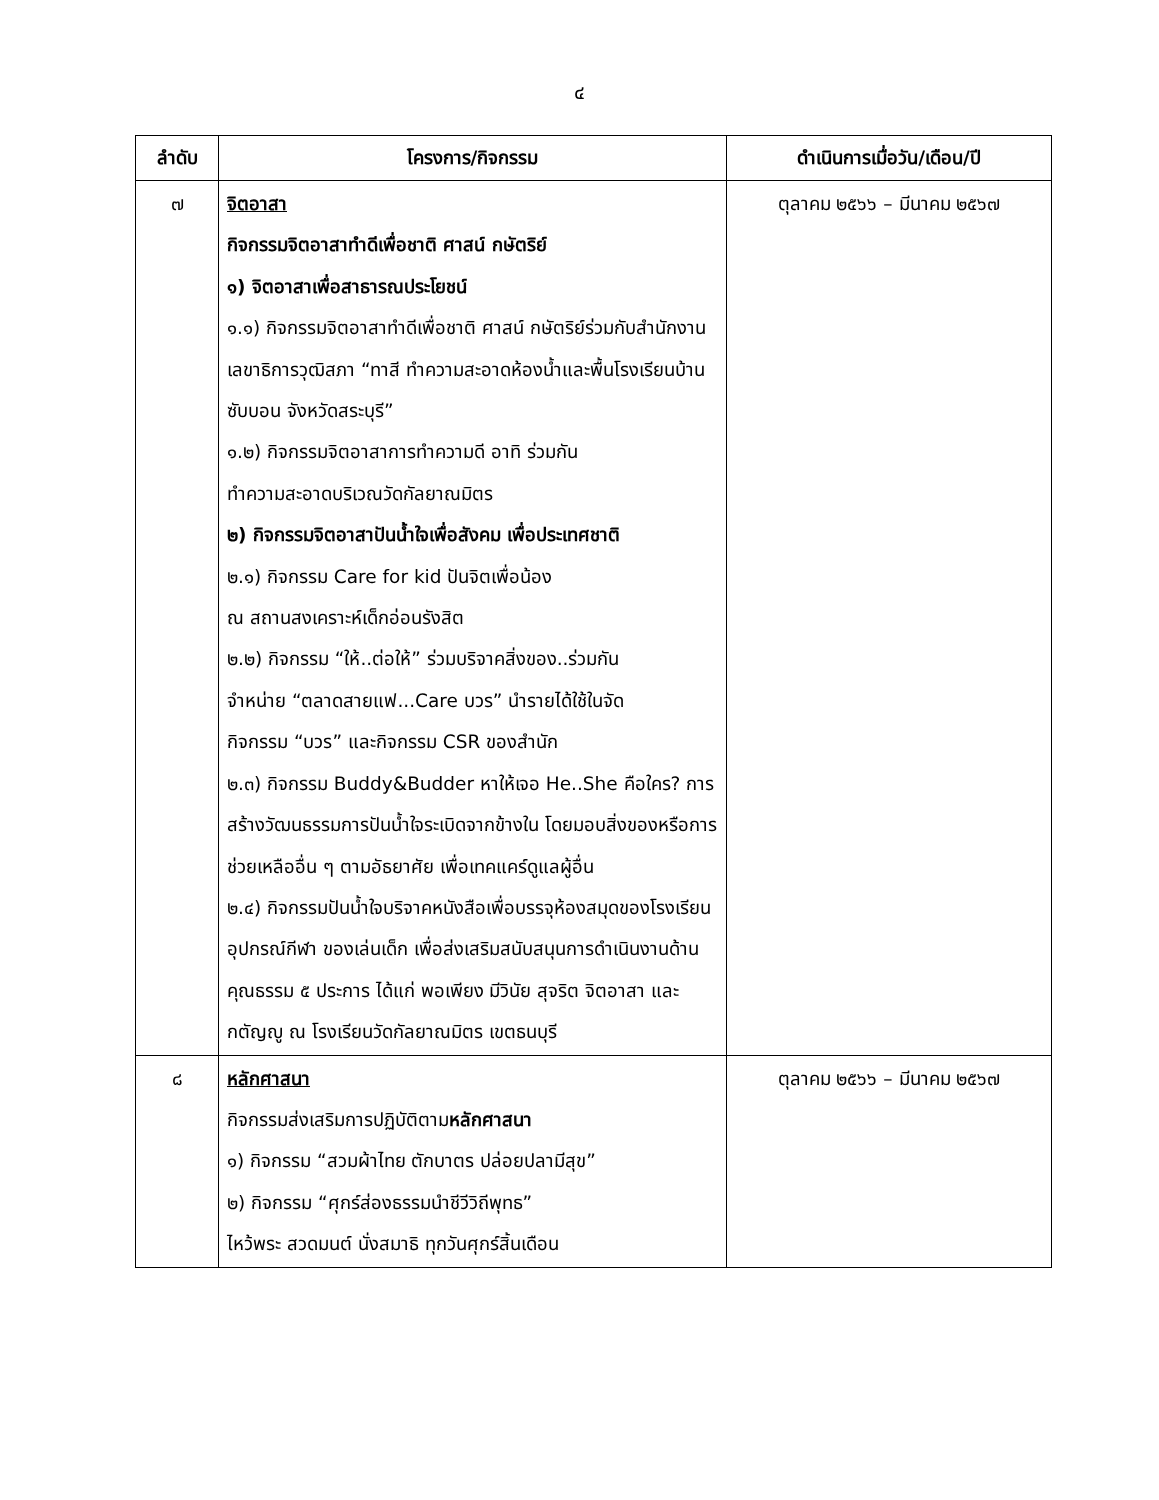๔
| ลำดับ | โครงการ/กิจกรรม | ดำเนินการเมื่อวัน/เดือน/ปี |
| --- | --- | --- |
| ๗ | จิตอาสา กิจกรรมจิตอาสาทำดีเพื่อชาติ ศาสน์ กษัตริย์ ๑) จิตอาสาเพื่อสาธารณประโยชน์ ๑.๑) กิจกรรมจิตอาสาทำดีเพื่อชาติ ศาสน์ กษัตริย์ร่วมกับสำนักงานเลขาธิการวุฒิสภา “ทาสี ทำความสะอาดห้องน้ำและพื้นโรงเรียนบ้านซับบอน จังหวัดสระบุรี” ๑.๒) กิจกรรมจิตอาสาการทำความดี อาทิ ร่วมกัน ทำความสะอาดบริเวณวัดกัลยาณมิตร ๒) กิจกรรมจิตอาสาปันน้ำใจเพื่อสังคม เพื่อประเทศชาติ ๒.๑) กิจกรรม Care for kid ปันจิตเพื่อน้อง ณ สถานสงเคราะห์เด็กอ่อนรังสิต ๒.๒) กิจกรรม “ให้..ต่อให้” ร่วมบริจาคสิ่งของ..ร่วมกัน จำหน่าย “ตลาดสายแฟ...Care บวร” นำรายได้ใช้ในจัด กิจกรรม “บวร” และกิจกรรม CSR ของสำนัก ๒.๓) กิจกรรม Buddy&Budder หาให้เจอ He..She คือใคร? การสร้างวัฒนธรรมการปันน้ำใจระเบิดจากข้างใน โดยมอบสิ่งของหรือการช่วยเหลืออื่น ๆ ตามอัธยาศัย เพื่อเทคแคร์ดูแลผู้อื่น ๒.๔) กิจกรรมปันน้ำใจบริจาคหนังสือเพื่อบรรจุห้องสมุดของโรงเรียน อุปกรณ์กีฬา ของเล่นเด็ก เพื่อส่งเสริมสนับสนุนการดำเนินงานด้านคุณธรรม ๕ ประการ ได้แก่ พอเพียง มีวินัย สุจริต จิตอาสา และกตัญญู ณ โรงเรียนวัดกัลยาณมิตร เขตธนบุรี | ตุลาคม ๒๕๖๖ – มีนาคม ๒๕๖๗ |
| ๘ | หลักศาสนา กิจกรรมส่งเสริมการปฏิบัติตาม หลักศาสนา ๑) กิจกรรม “สวมผ้าไทย ตักบาตร ปล่อยปลามีสุข” ๒) กิจกรรม “ศุกร์ส่องธรรมนำชีวีวิถีพุทธ” ไหว้พระ สวดมนต์ นั่งสมาธิ ทุกวันศุกร์สิ้นเดือน | ตุลาคม ๒๕๖๖ – มีนาคม ๒๕๖๗ |